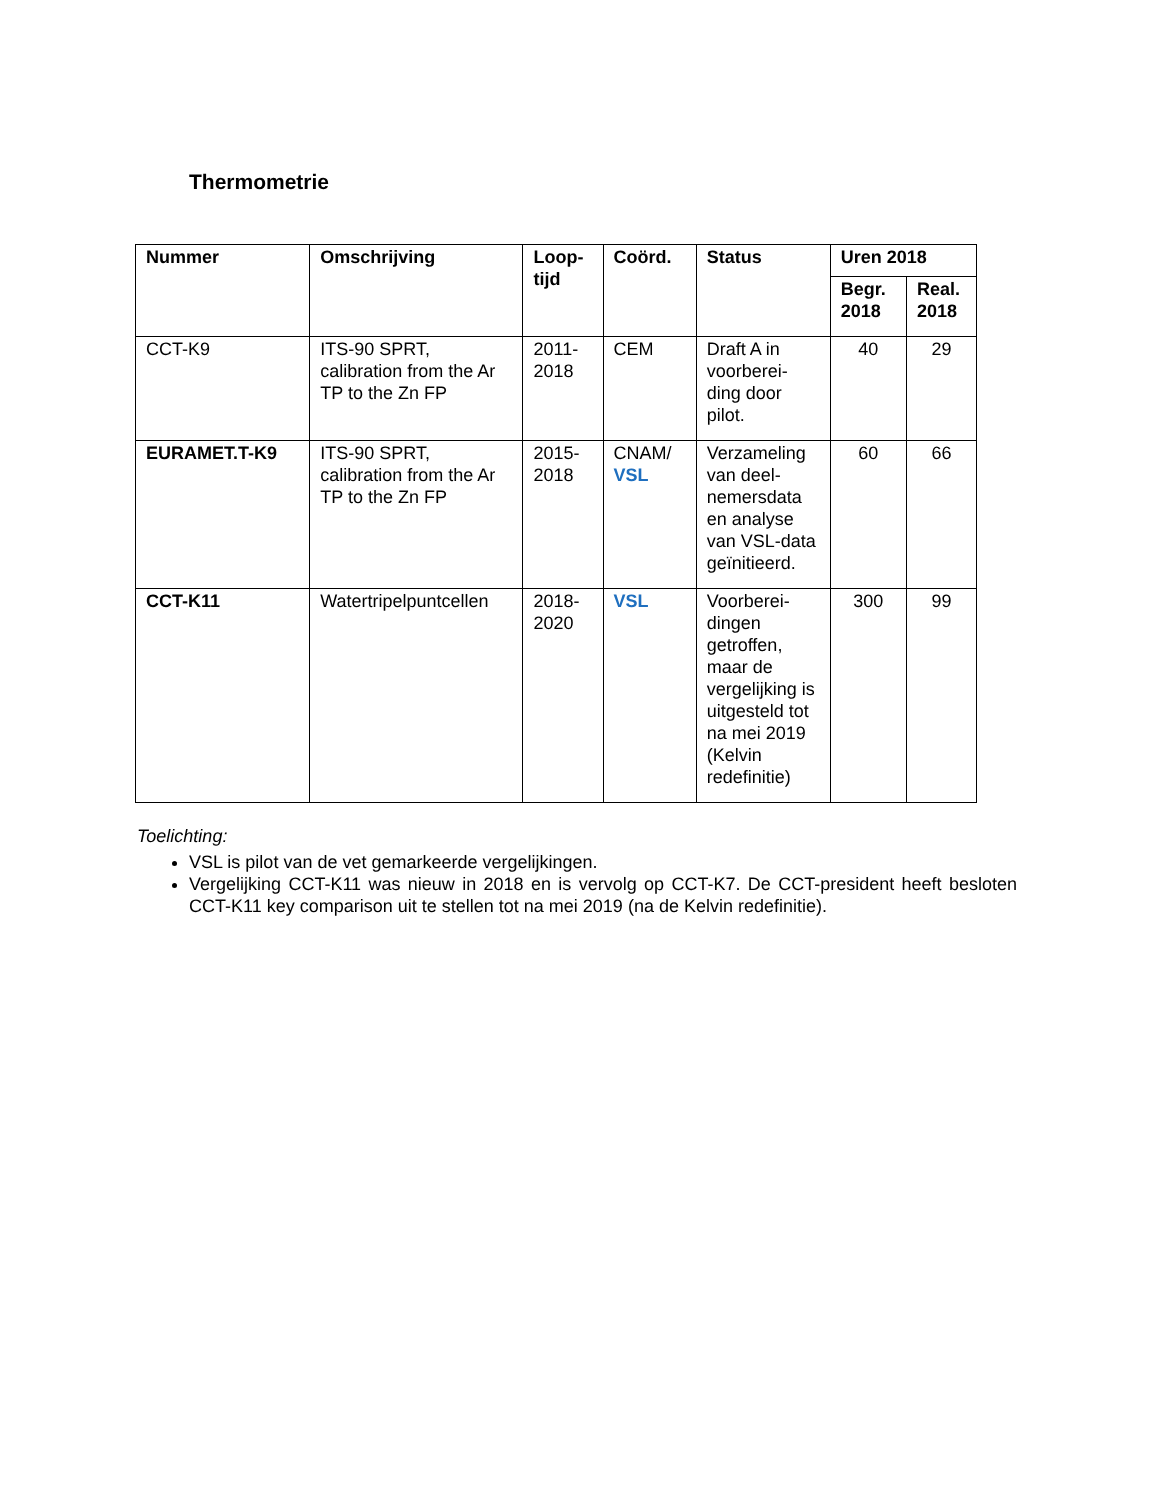Thermometrie
| Nummer | Omschrijving | Loop- tijd | Coörd. | Status | Uren 2018 | |
| --- | --- | --- | --- | --- | --- | --- |
| | | | | | Begr. 2018 | Real. 2018 |
| CCT-K9 | ITS-90 SPRT, calibration from the Ar TP to the Zn FP | 2011- 2018 | CEM | Draft A in voorberei-ding door pilot. | 40 | 29 |
| EURAMET.T-K9 | ITS-90 SPRT, calibration from the Ar TP to the Zn FP | 2015- 2018 | CNAM/ VSL | Verzameling van deel-nemersdata en analyse van VSL-data geïnitieerd. | 60 | 66 |
| CCT-K11 | Watertripelpuntcellen | 2018- 2020 | VSL | Voorberei-dingen getroffen, maar de vergelijking is uitgesteld tot na mei 2019 (Kelvin redefinitie) | 300 | 99 |
Toelichting:
VSL is pilot van de vet gemarkeerde vergelijkingen.
Vergelijking CCT-K11 was nieuw in 2018 en is vervolg op CCT-K7. De CCT-president heeft besloten CCT-K11 key comparison uit te stellen tot na mei 2019 (na de Kelvin redefinitie).